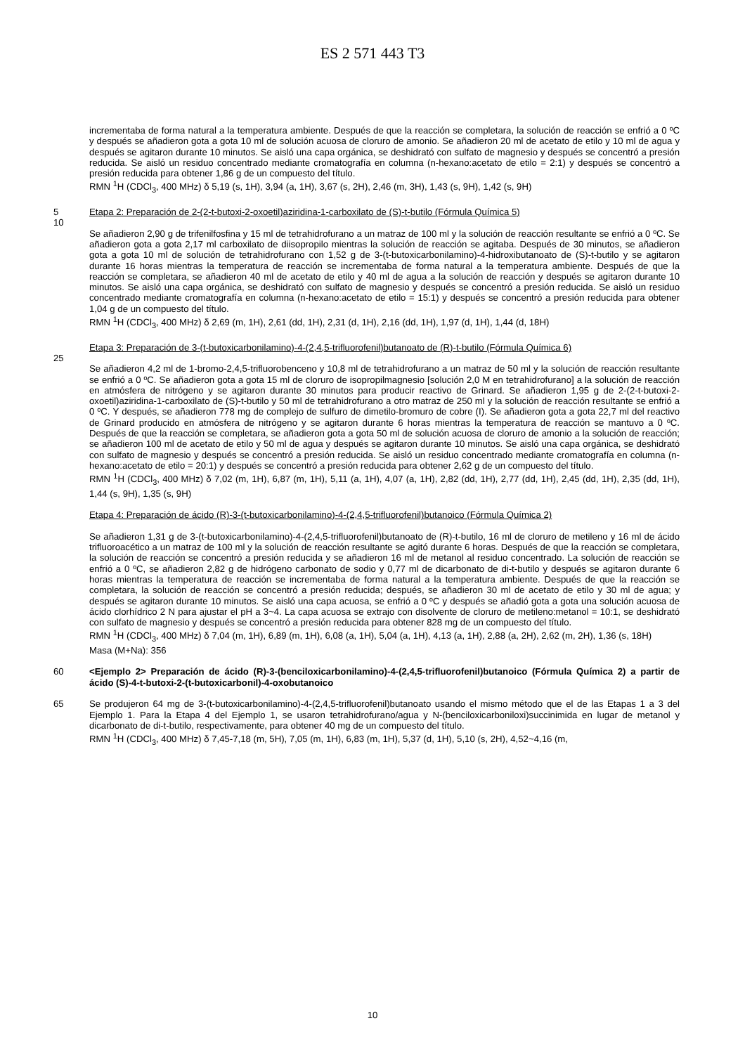ES 2 571 443 T3
incrementaba de forma natural a la temperatura ambiente. Después de que la reacción se completara, la solución de reacción se enfrió a 0 ºC y después se añadieron gota a gota 10 ml de solución acuosa de cloruro de amonio. Se añadieron 20 ml de acetato de etilo y 10 ml de agua y después se agitaron durante 10 minutos. Se aisló una capa orgánica, se deshidrató con sulfato de magnesio y después se concentró a presión reducida. Se aisló un residuo concentrado mediante cromatografía en columna (n-hexano:acetato de etilo = 2:1) y después se concentró a presión reducida para obtener 1,86 g de un compuesto del título.
RMN <sup>1</sup>H (CDCl<sub>3</sub>, 400 MHz) δ 5,19 (s, 1H), 3,94 (a, 1H), 3,67 (s, 2H), 2,46 (m, 3H), 1,43 (s, 9H), 1,42 (s, 9H)
5 Etapa 2: Preparación de 2-(2-t-butoxi-2-oxoetil)aziridina-1-carboxilato de (S)-t-butilo (Fórmula Química 5)
10
Se añadieron 2,90 g de trifenilfosfina y 15 ml de tetrahidrofurano a un matraz de 100 ml y la solución de reacción resultante se enfrió a 0 ºC. Se añadieron gota a gota 2,17 ml carboxilato de diisopropilo mientras la solución de reacción se agitaba. Después de 30 minutos, se añadieron gota a gota 10 ml de solución de tetrahidrofurano con 1,52 g de 3-(t-butoxicarbonilamino)-4-hidroxibutanoato de (S)-t-butilo y se agitaron durante 16 horas mientras la temperatura de reacción se incrementaba de forma natural a la temperatura ambiente. Después de que la reacción se completara, se añadieron 40 ml de acetato de etilo y 40 ml de agua a la solución de reacción y después se agitaron durante 10 minutos. Se aisló una capa orgánica, se deshidrató con sulfato de magnesio y después se concentró a presión reducida. Se aisló un residuo concentrado mediante cromatografía en columna (n-hexano:acetato de etilo = 15:1) y después se concentró a presión reducida para obtener 1,04 g de un compuesto del título.
RMN <sup>1</sup>H (CDCl<sub>3</sub>, 400 MHz) δ 2,69 (m, 1H), 2,61 (dd, 1H), 2,31 (d, 1H), 2,16 (dd, 1H), 1,97 (d, 1H), 1,44 (d, 18H)
Etapa 3: Preparación de 3-(t-butoxicarbonilamino)-4-(2,4,5-trifluorofenil)butanoato de (R)-t-butilo (Fórmula Química 6)
25
Se añadieron 4,2 ml de 1-bromo-2,4,5-trifluorobenceno y 10,8 ml de tetrahidrofurano a un matraz de 50 ml y la solución de reacción resultante se enfrió a 0 ºC. Se añadieron gota a gota 15 ml de cloruro de isopropilmagnesio [solución 2,0 M en tetrahidrofurano] a la solución de reacción en atmósfera de nitrógeno y se agitaron durante 30 minutos para producir reactivo de Grinard. Se añadieron 1,95 g de 2-(2-t-butoxi-2-oxoetil)aziridina-1-carboxilato de (S)-t-butilo y 50 ml de tetrahidrofurano a otro matraz de 250 ml y la solución de reacción resultante se enfrió a 0 ºC. Y después, se añadieron 778 mg de complejo de sulfuro de dimetilo-bromuro de cobre (I). Se añadieron gota a gota 22,7 ml del reactivo de Grinard producido en atmósfera de nitrógeno y se agitaron durante 6 horas mientras la temperatura de reacción se mantuvo a 0 ºC. Después de que la reacción se completara, se añadieron gota a gota 50 ml de solución acuosa de cloruro de amonio a la solución de reacción; se añadieron 100 ml de acetato de etilo y 50 ml de agua y después se agitaron durante 10 minutos. Se aisló una capa orgánica, se deshidrató con sulfato de magnesio y después se concentró a presión reducida. Se aisló un residuo concentrado mediante cromatografía en columna (n-hexano:acetato de etilo = 20:1) y después se concentró a presión reducida para obtener 2,62 g de un compuesto del título.
RMN <sup>1</sup>H (CDCl<sub>3</sub>, 400 MHz) δ 7,02 (m, 1H), 6,87 (m, 1H), 5,11 (a, 1H), 4,07 (a, 1H), 2,82 (dd, 1H), 2,77 (dd, 1H), 2,45 (dd, 1H), 2,35 (dd, 1H), 1,44 (s, 9H), 1,35 (s, 9H)
Etapa 4: Preparación de ácido (R)-3-(t-butoxicarbonilamino)-4-(2,4,5-trifluorofenil)butanoico (Fórmula Química 2)
Se añadieron 1,31 g de 3-(t-butoxicarbonilamino)-4-(2,4,5-trifluorofenil)butanoato de (R)-t-butilo, 16 ml de cloruro de metileno y 16 ml de ácido trifluoroacético a un matraz de 100 ml y la solución de reacción resultante se agitó durante 6 horas. Después de que la reacción se completara, la solución de reacción se concentró a presión reducida y se añadieron 16 ml de metanol al residuo concentrado. La solución de reacción se enfrió a 0 ºC, se añadieron 2,82 g de hidrógeno carbonato de sodio y 0,77 ml de dicarbonato de di-t-butilo y después se agitaron durante 6 horas mientras la temperatura de reacción se incrementaba de forma natural a la temperatura ambiente. Después de que la reacción se completara, la solución de reacción se concentró a presión reducida; después, se añadieron 30 ml de acetato de etilo y 30 ml de agua; y después se agitaron durante 10 minutos. Se aisló una capa acuosa, se enfrió a 0 ºC y después se añadió gota a gota una solución acuosa de ácido clorhídrico 2 N para ajustar el pH a 3~4. La capa acuosa se extrajo con disolvente de cloruro de metileno:metanol = 10:1, se deshidrató con sulfato de magnesio y después se concentró a presión reducida para obtener 828 mg de un compuesto del título.
RMN <sup>1</sup>H (CDCl<sub>3</sub>, 400 MHz) δ 7,04 (m, 1H), 6,89 (m, 1H), 6,08 (a, 1H), 5,04 (a, 1H), 4,13 (a, 1H), 2,88 (a, 2H), 2,62 (m, 2H), 1,36 (s, 18H)
Masa (M+Na): 356
60 <Ejemplo 2> Preparación de ácido (R)-3-(benciloxicarbonilamino)-4-(2,4,5-trifluorofenil)butanoico (Fórmula Química 2) a partir de ácido (S)-4-t-butoxi-2-(t-butoxicarbonil)-4-oxobutanoico
65 Se produjeron 64 mg de 3-(t-butoxicarbonilamino)-4-(2,4,5-trifluorofenil)butanoato usando el mismo método que el de las Etapas 1 a 3 del Ejemplo 1. Para la Etapa 4 del Ejemplo 1, se usaron tetrahidrofurano/agua y N-(benciloxicarboniloxi)succinimida en lugar de metanol y dicarbonato de di-t-butilo, respectivamente, para obtener 40 mg de un compuesto del título.
RMN <sup>1</sup>H (CDCl<sub>3</sub>, 400 MHz) δ 7,45-7,18 (m, 5H), 7,05 (m, 1H), 6,83 (m, 1H), 5,37 (d, 1H), 5,10 (s, 2H), 4,52~4,16 (m,
10